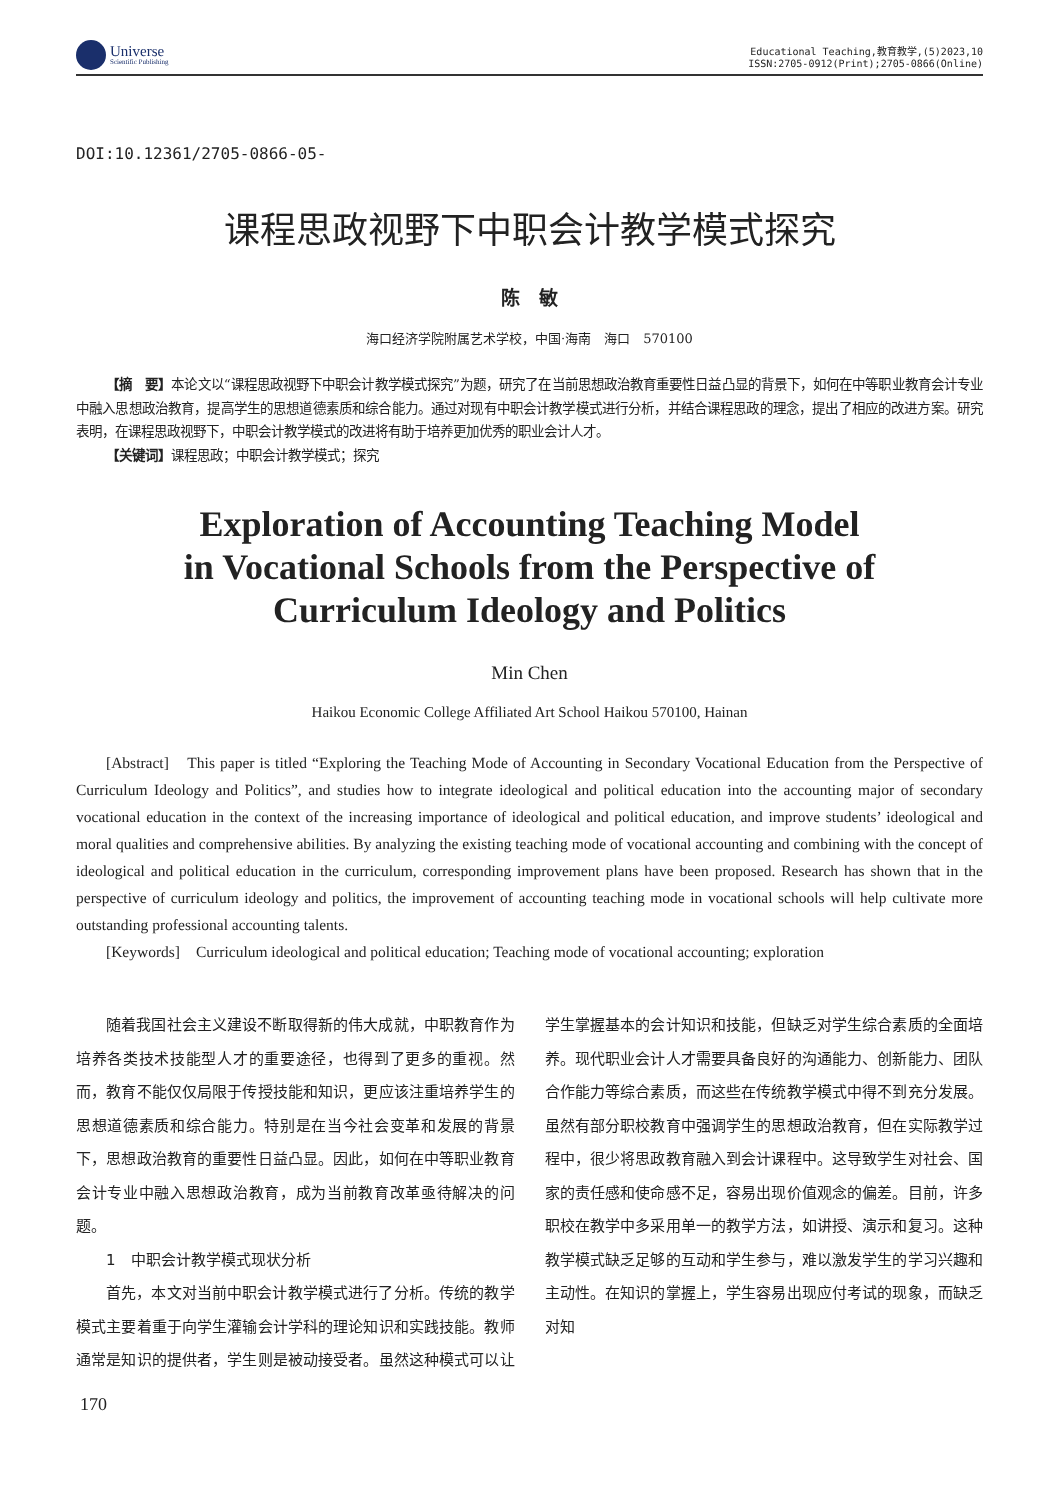Universe
Scientific Publishing
Educational Teaching,教育教学,(5)2023,10
ISSN:2705-0912(Print);2705-0866(Online)
DOI:10.12361/2705-0866-05-
课程思政视野下中职会计教学模式探究
陈　敏
海口经济学院附属艺术学校，中国·海南　海口　570100
【摘　要】本论文以“课程思政视野下中职会计教学模式探究”为题，研究了在当前思想政治教育重要性日益凸显的背景下，如何在中等职业教育会计专业中融入思想政治教育，提高学生的思想道德素质和综合能力。通过对现有中职会计教学模式进行分析，并结合课程思政的理念，提出了相应的改进方案。研究表明，在课程思政视野下，中职会计教学模式的改进将有助于培养更加优秀的职业会计人才。
【关键词】课程思政；中职会计教学模式；探究
Exploration of Accounting Teaching Model
in Vocational Schools from the Perspective of
Curriculum Ideology and Politics
Min Chen
Haikou Economic College Affiliated Art School Haikou 570100, Hainan
[Abstract]　This paper is titled “Exploring the Teaching Mode of Accounting in Secondary Vocational Education from the Perspective of Curriculum Ideology and Politics”, and studies how to integrate ideological and political education into the accounting major of secondary vocational education in the context of the increasing importance of ideological and political education, and improve students’ ideological and moral qualities and comprehensive abilities. By analyzing the existing teaching mode of vocational accounting and combining with the concept of ideological and political education in the curriculum, corresponding improvement plans have been proposed. Research has shown that in the perspective of curriculum ideology and politics, the improvement of accounting teaching mode in vocational schools will help cultivate more outstanding professional accounting talents.
[Keywords]　Curriculum ideological and political education; Teaching mode of vocational accounting; exploration
随着我国社会主义建设不断取得新的伟大成就，中职教育作为培养各类技术技能型人才的重要途径，也得到了更多的重视。然而，教育不能仅仅局限于传授技能和知识，更应该注重培养学生的思想道德素质和综合能力。特别是在当今社会变革和发展的背景下，思想政治教育的重要性日益凸显。因此，如何在中等职业教育会计专业中融入思想政治教育，成为当前教育改革亟待解决的问题。
1　中职会计教学模式现状分析
首先，本文对当前中职会计教学模式进行了分析。传统的教学模式主要着重于向学生灌输会计学科的理论知识和实践技能。教师通常是知识的提供者，学生则是被动接受者。虽然这种模式可以让学生掌握基本的会计知识和技能，但缺乏对学生综合素质的全面培养。现代职业会计人才需要具备良好的沟通能力、创新能力、团队合作能力等综合素质，而这些在传统教学模式中得不到充分发展。虽然有部分职校教育中强调学生的思想政治教育，但在实际教学过程中，很少将思政教育融入到会计课程中。这导致学生对社会、国家的责任感和使命感不足，容易出现价值观念的偏差。目前，许多职校在教学中多采用单一的教学方法，如讲授、演示和复习。这种教学模式缺乏足够的互动和学生参与，难以激发学生的学习兴趣和主动性。在知识的掌握上，学生容易出现应付考试的现象，而缺乏对知
170